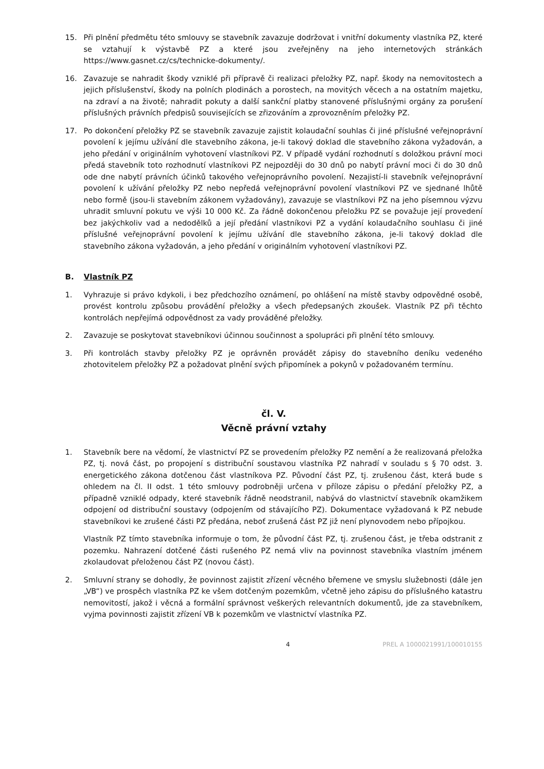15. Při plnění předmětu této smlouvy se stavebník zavazuje dodržovat i vnitřní dokumenty vlastníka PZ, které se vztahují k výstavbě PZ a které jsou zveřejněny na jeho internetových stránkách https://www.gasnet.cz/cs/technicke-dokumenty/.
16. Zavazuje se nahradit škody vzniklé při přípravě či realizaci přeložky PZ, např. škody na nemovitostech a jejich příslušenství, škody na polních plodinách a porostech, na movitých věcech a na ostatním majetku, na zdraví a na životě; nahradit pokuty a další sankční platby stanovené příslušnými orgány za porušení příslušných právních předpisů souvisejících se zřizováním a zprovozněním přeložky PZ.
17. Po dokončení přeložky PZ se stavebník zavazuje zajistit kolaudační souhlas či jiné příslušné veřejnoprávní povolení k jejímu užívání dle stavebního zákona, je-li takový doklad dle stavebního zákona vyžadován, a jeho předání v originálním vyhotovení vlastníkovi PZ. V případě vydání rozhodnutí s doložkou právní moci předá stavebník toto rozhodnutí vlastníkovi PZ nejpozději do 30 dnů po nabytí právní moci či do 30 dnů ode dne nabytí právních účinků takového veřejnoprávního povolení. Nezajistí-li stavebník veřejnoprávní povolení k užívání přeložky PZ nebo nepředá veřejnoprávní povolení vlastníkovi PZ ve sjednané lhůtě nebo formě (jsou-li stavebním zákonem vyžadovány), zavazuje se vlastníkovi PZ na jeho písemnou výzvu uhradit smluvní pokutu ve výši 10 000 Kč. Za řádně dokončenou přeložku PZ se považuje její provedení bez jakýchkoliv vad a nedodělků a její předání vlastníkovi PZ a vydání kolaudačního souhlasu či jiné příslušné veřejnoprávní povolení k jejímu užívání dle stavebního zákona, je-li takový doklad dle stavebního zákona vyžadován, a jeho předání v originálním vyhotovení vlastníkovi PZ.
B. Vlastník PZ
1. Vyhrazuje si právo kdykoli, i bez předchozího oznámení, po ohlášení na místě stavby odpovědné osobě, provést kontrolu způsobu provádění přeložky a všech předepsaných zkoušek. Vlastník PZ při těchto kontrolách nepřejímá odpovědnost za vady prováděné přeložky.
2. Zavazuje se poskytovat stavebníkovi účinnou součinnost a spolupráci při plnění této smlouvy.
3. Při kontrolách stavby přeložky PZ je oprávněn provádět zápisy do stavebního deníku vedeného zhotovitelem přeložky PZ a požadovat plnění svých připomínek a pokynů v požadovaném termínu.
čl. V.
Věcně právní vztahy
1. Stavebník bere na vědomí, že vlastnictví PZ se provedením přeložky PZ nemění a že realizovaná přeložka PZ, tj. nová část, po propojení s distribuční soustavou vlastníka PZ nahradí v souladu s § 70 odst. 3. energetického zákona dotčenou část vlastníkova PZ. Původní část PZ, tj. zrušenou část, která bude s ohledem na čl. II odst. 1 této smlouvy podrobněji určena v příloze zápisu o předání přeložky PZ, a případně vzniklé odpady, které stavebník řádně neodstranil, nabývá do vlastnictví stavebník okamžikem odpojení od distribuční soustavy (odpojením od stávajícího PZ). Dokumentace vyžadovaná k PZ nebude stavebníkovi ke zrušené části PZ předána, neboť zrušená část PZ již není plynovodem nebo přípojkou.
Vlastník PZ tímto stavebníka informuje o tom, že původní část PZ, tj. zrušenou část, je třeba odstranit z pozemku. Nahrazení dotčené části rušeného PZ nemá vliv na povinnost stavebníka vlastním jménem zkolaudovat přeloženou část PZ (novou část).
2. Smluvní strany se dohodly, že povinnost zajistit zřízení věcného břemene ve smyslu služebnosti (dále jen „VB“) ve prospěch vlastníka PZ ke všem dotčeným pozemkům, včetně jeho zápisu do příslušného katastru nemovitostí, jakož i věcná a formální správnost veškerých relevantních dokumentů, jde za stavebníkem, vyjma povinnosti zajistit zřízení VB k pozemkům ve vlastnictví vlastníka PZ.
4 PREL A 1000021991/100010155